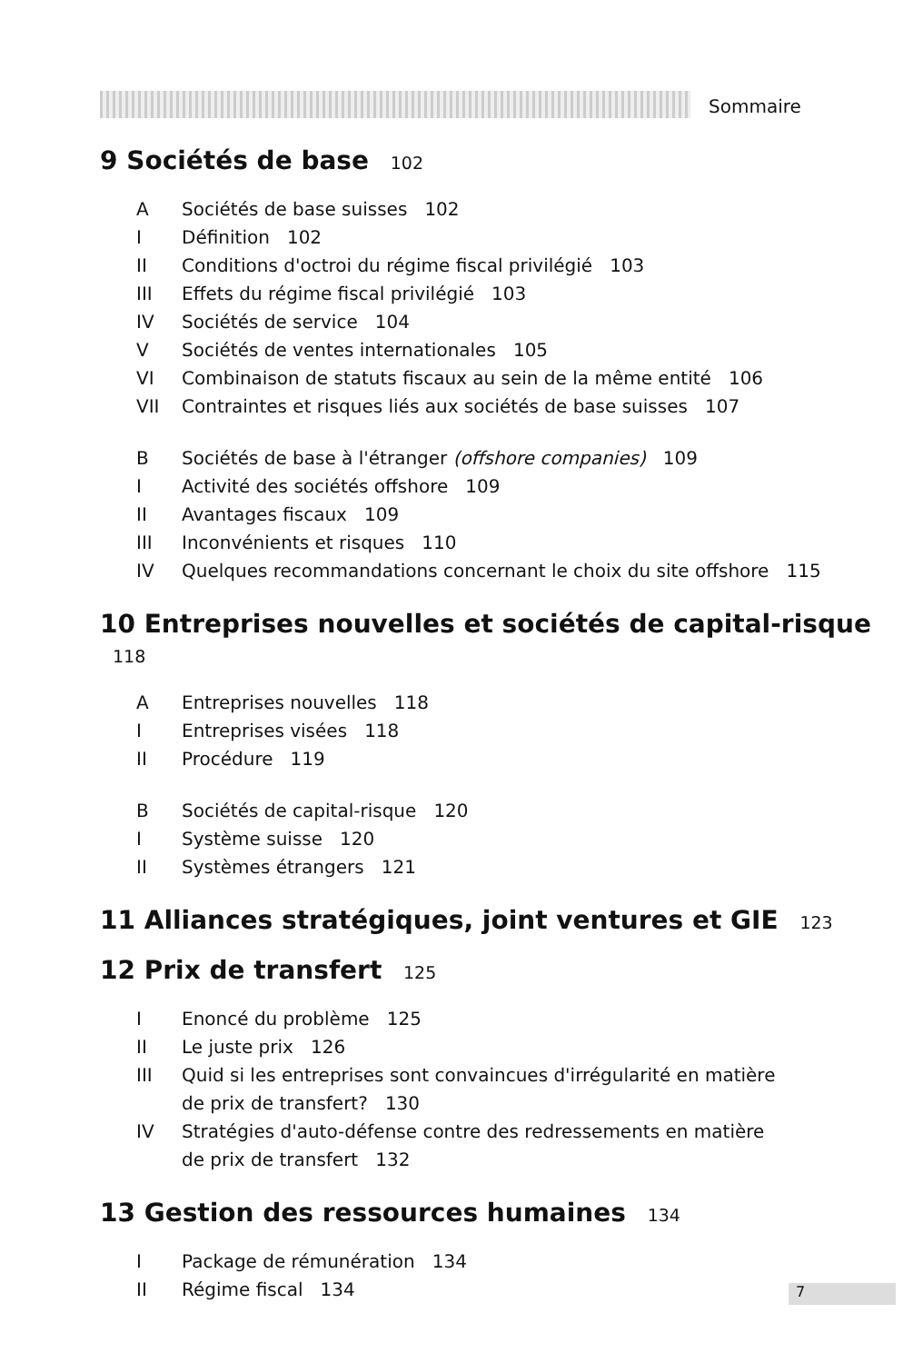Sommaire
9 Sociétés de base 102
A Sociétés de base suisses 102
I Définition 102
II Conditions d'octroi du régime fiscal privilégié 103
III Effets du régime fiscal privilégié 103
IV Sociétés de service 104
V Sociétés de ventes internationales 105
VI Combinaison de statuts fiscaux au sein de la même entité 106
VII Contraintes et risques liés aux sociétés de base suisses 107
B Sociétés de base à l'étranger (offshore companies) 109
I Activité des sociétés offshore 109
II Avantages fiscaux 109
III Inconvénients et risques 110
IV Quelques recommandations concernant le choix du site offshore 115
10 Entreprises nouvelles et sociétés de capital-risque 118
A Entreprises nouvelles 118
I Entreprises visées 118
II Procédure 119
B Sociétés de capital-risque 120
I Système suisse 120
II Systèmes étrangers 121
11 Alliances stratégiques, joint ventures et GIE 123
12 Prix de transfert 125
I Enoncé du problème 125
II Le juste prix 126
III Quid si les entreprises sont convaincues d'irrégularité en matière
de prix de transfert? 130
IV Stratégies d'auto-défense contre des redressements en matière
de prix de transfert 132
13 Gestion des ressources humaines 134
I Package de rémunération 134
II Régime fiscal 134
7